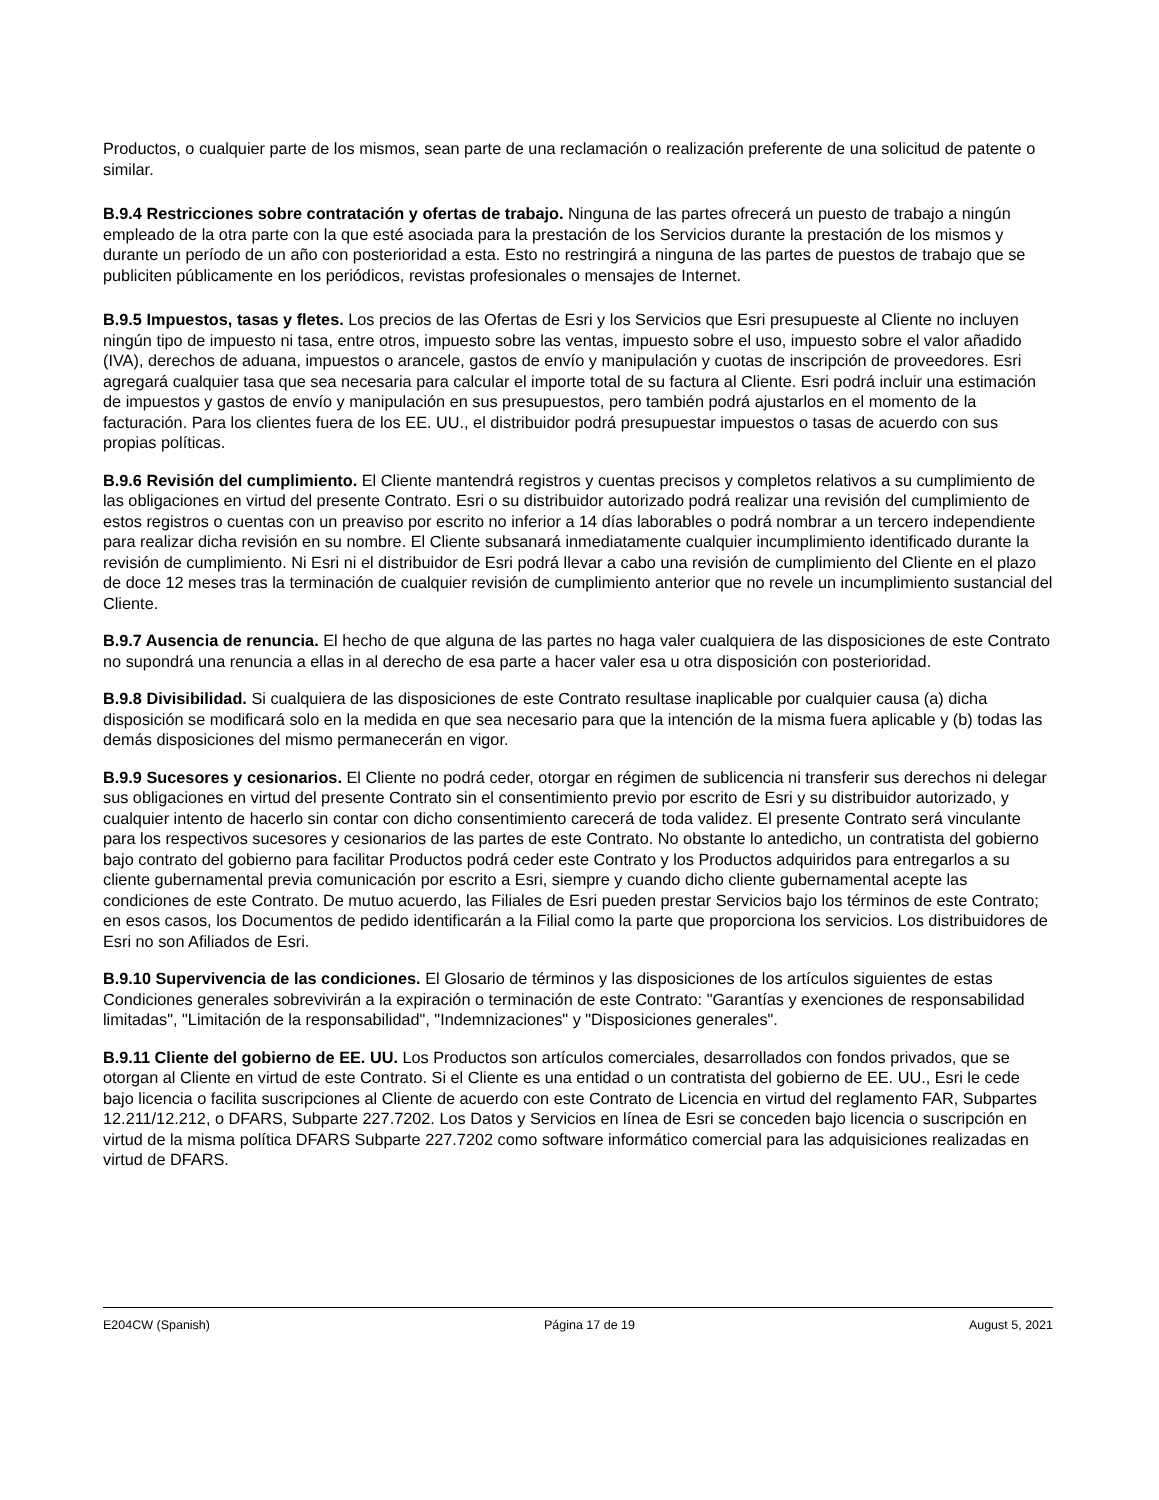Productos, o cualquier parte de los mismos, sean parte de una reclamación o realización preferente de una solicitud de patente o similar.
B.9.4 Restricciones sobre contratación y ofertas de trabajo. Ninguna de las partes ofrecerá un puesto de trabajo a ningún empleado de la otra parte con la que esté asociada para la prestación de los Servicios durante la prestación de los mismos y durante un período de un año con posterioridad a esta. Esto no restringirá a ninguna de las partes de puestos de trabajo que se publiciten públicamente en los periódicos, revistas profesionales o mensajes de Internet.
B.9.5 Impuestos, tasas y fletes. Los precios de las Ofertas de Esri y los Servicios que Esri presupueste al Cliente no incluyen ningún tipo de impuesto ni tasa, entre otros, impuesto sobre las ventas, impuesto sobre el uso, impuesto sobre el valor añadido (IVA), derechos de aduana, impuestos o arancele, gastos de envío y manipulación y cuotas de inscripción de proveedores. Esri agregará cualquier tasa que sea necesaria para calcular el importe total de su factura al Cliente. Esri podrá incluir una estimación de impuestos y gastos de envío y manipulación en sus presupuestos, pero también podrá ajustarlos en el momento de la facturación. Para los clientes fuera de los EE. UU., el distribuidor podrá presupuestar impuestos o tasas de acuerdo con sus propias políticas.
B.9.6 Revisión del cumplimiento. El Cliente mantendrá registros y cuentas precisos y completos relativos a su cumplimiento de las obligaciones en virtud del presente Contrato. Esri o su distribuidor autorizado podrá realizar una revisión del cumplimiento de estos registros o cuentas con un preaviso por escrito no inferior a 14 días laborables o podrá nombrar a un tercero independiente para realizar dicha revisión en su nombre. El Cliente subsanará inmediatamente cualquier incumplimiento identificado durante la revisión de cumplimiento. Ni Esri ni el distribuidor de Esri podrá llevar a cabo una revisión de cumplimiento del Cliente en el plazo de doce 12 meses tras la terminación de cualquier revisión de cumplimiento anterior que no revele un incumplimiento sustancial del Cliente.
B.9.7 Ausencia de renuncia. El hecho de que alguna de las partes no haga valer cualquiera de las disposiciones de este Contrato no supondrá una renuncia a ellas in al derecho de esa parte a hacer valer esa u otra disposición con posterioridad.
B.9.8 Divisibilidad. Si cualquiera de las disposiciones de este Contrato resultase inaplicable por cualquier causa (a) dicha disposición se modificará solo en la medida en que sea necesario para que la intención de la misma fuera aplicable y (b) todas las demás disposiciones del mismo permanecerán en vigor.
B.9.9 Sucesores y cesionarios. El Cliente no podrá ceder, otorgar en régimen de sublicencia ni transferir sus derechos ni delegar sus obligaciones en virtud del presente Contrato sin el consentimiento previo por escrito de Esri y su distribuidor autorizado, y cualquier intento de hacerlo sin contar con dicho consentimiento carecerá de toda validez. El presente Contrato será vinculante para los respectivos sucesores y cesionarios de las partes de este Contrato. No obstante lo antedicho, un contratista del gobierno bajo contrato del gobierno para facilitar Productos podrá ceder este Contrato y los Productos adquiridos para entregarlos a su cliente gubernamental previa comunicación por escrito a Esri, siempre y cuando dicho cliente gubernamental acepte las condiciones de este Contrato. De mutuo acuerdo, las Filiales de Esri pueden prestar Servicios bajo los términos de este Contrato; en esos casos, los Documentos de pedido identificarán a la Filial como la parte que proporciona los servicios. Los distribuidores de Esri no son Afiliados de Esri.
B.9.10 Supervivencia de las condiciones. El Glosario de términos y las disposiciones de los artículos siguientes de estas Condiciones generales sobrevivirán a la expiración o terminación de este Contrato: "Garantías y exenciones de responsabilidad limitadas", "Limitación de la responsabilidad", "Indemnizaciones" y "Disposiciones generales".
B.9.11 Cliente del gobierno de EE. UU. Los Productos son artículos comerciales, desarrollados con fondos privados, que se otorgan al Cliente en virtud de este Contrato. Si el Cliente es una entidad o un contratista del gobierno de EE. UU., Esri le cede bajo licencia o facilita suscripciones al Cliente de acuerdo con este Contrato de Licencia en virtud del reglamento FAR, Subpartes 12.211/12.212, o DFARS, Subparte 227.7202. Los Datos y Servicios en línea de Esri se conceden bajo licencia o suscripción en virtud de la misma política DFARS Subparte 227.7202 como software informático comercial para las adquisiciones realizadas en virtud de DFARS.
E204CW (Spanish) Página 17 de 19 August 5, 2021